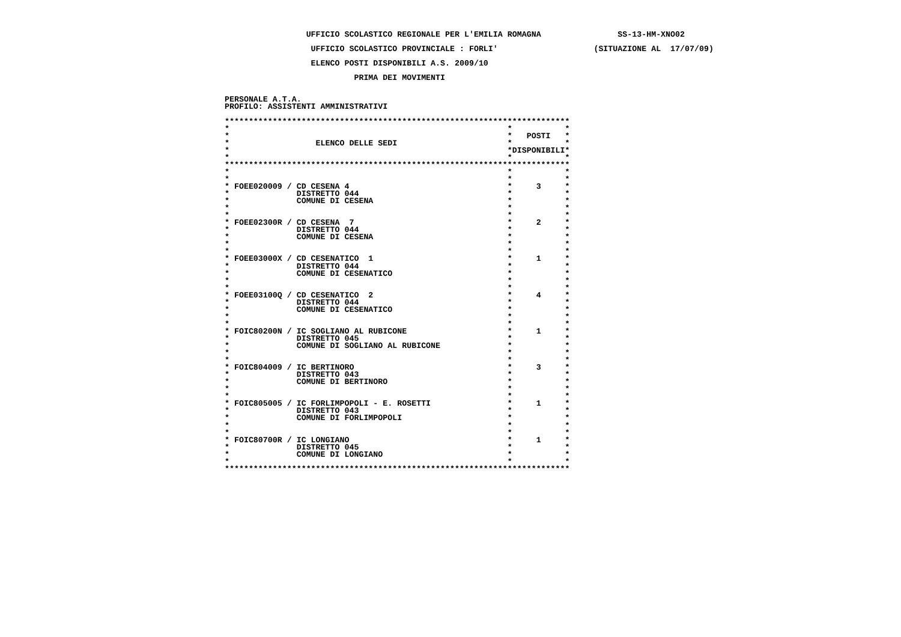UFFICIO SCOLASTICO REGIONALE PER L'EMILIA ROMAGNA                SS-13-HM-XNO02

                   UFFICIO SCOLASTICO PROVINCIALE : FORLI'                    (SITUAZIONE AL  17/07/09)

                   ELENCO POSTI DISPONIBILI A.S. 2009/10

                            PRIMA DEI MOVIMENTI


 PERSONALE A.T.A.
 PROFILO: ASSISTENTI AMMINISTRATIVI

 ************************************************************************
 *                                                          *           *
 *                                                          *   POSTI   *
 *                  ELENCO DELLE SEDI                       *           *
 *                                                          *DISPONIBILI*
 *                                                          *           *
 ************************************************************************
 *                                                          *           *
 *                                                          *           *
 * FOEE020009 / CD CESENA 4                                 *     3     *
 *              DISTRETTO 044                               *           *
 *              COMUNE DI CESENA                            *           *
 *                                                          *           *
 *                                                          *           *
 * FOEE02300R / CD CESENA  7                                *     2     *
 *              DISTRETTO 044                               *           *
 *              COMUNE DI CESENA                            *           *
 *                                                          *           *
 *                                                          *           *
 * FOEE03000X / CD CESENATICO  1                            *     1     *
 *              DISTRETTO 044                               *           *
 *              COMUNE DI CESENATICO                        *           *
 *                                                          *           *
 *                                                          *           *
 * FOEE03100Q / CD CESENATICO  2                            *     4     *
 *              DISTRETTO 044                               *           *
 *              COMUNE DI CESENATICO                        *           *
 *                                                          *           *
 *                                                          *           *
 * FOIC80200N / IC SOGLIANO AL RUBICONE                     *     1     *
 *              DISTRETTO 045                               *           *
 *              COMUNE DI SOGLIANO AL RUBICONE              *           *
 *                                                          *           *
 *                                                          *           *
 * FOIC804009 / IC BERTINORO                                *     3     *
 *              DISTRETTO 043                               *           *
 *              COMUNE DI BERTINORO                         *           *
 *                                                          *           *
 *                                                          *           *
 * FOIC805005 / IC FORLIMPOPOLI - E. ROSETTI                *     1     *
 *              DISTRETTO 043                               *           *
 *              COMUNE DI FORLIMPOPOLI                      *           *
 *                                                          *           *
 *                                                          *           *
 * FOIC80700R / IC LONGIANO                                 *     1     *
 *              DISTRETTO 045                               *           *
 *              COMUNE DI LONGIANO                          *           *
 *                                                          *           *
 ************************************************************************